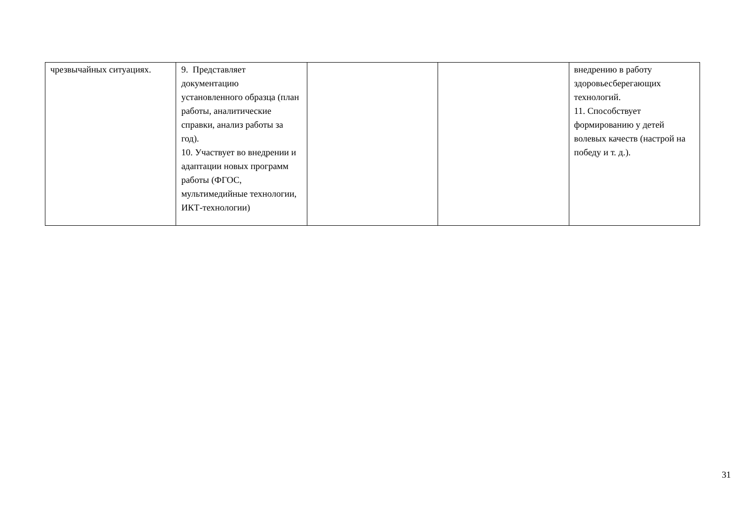| чрезвычайных ситуациях. | 9. Представляет документацию установленного образца (план работы, аналитические справки, анализ работы за год). 10. Участвует во внедрении и адаптации новых программ работы (ФГОС, мультимедийные технологии, ИКТ-технологии) | | | внедрению в работу здоровьесберегающих технологий. 11. Способствует формированию у детей волевых качеств (настрой на победу и т. д.). |
31